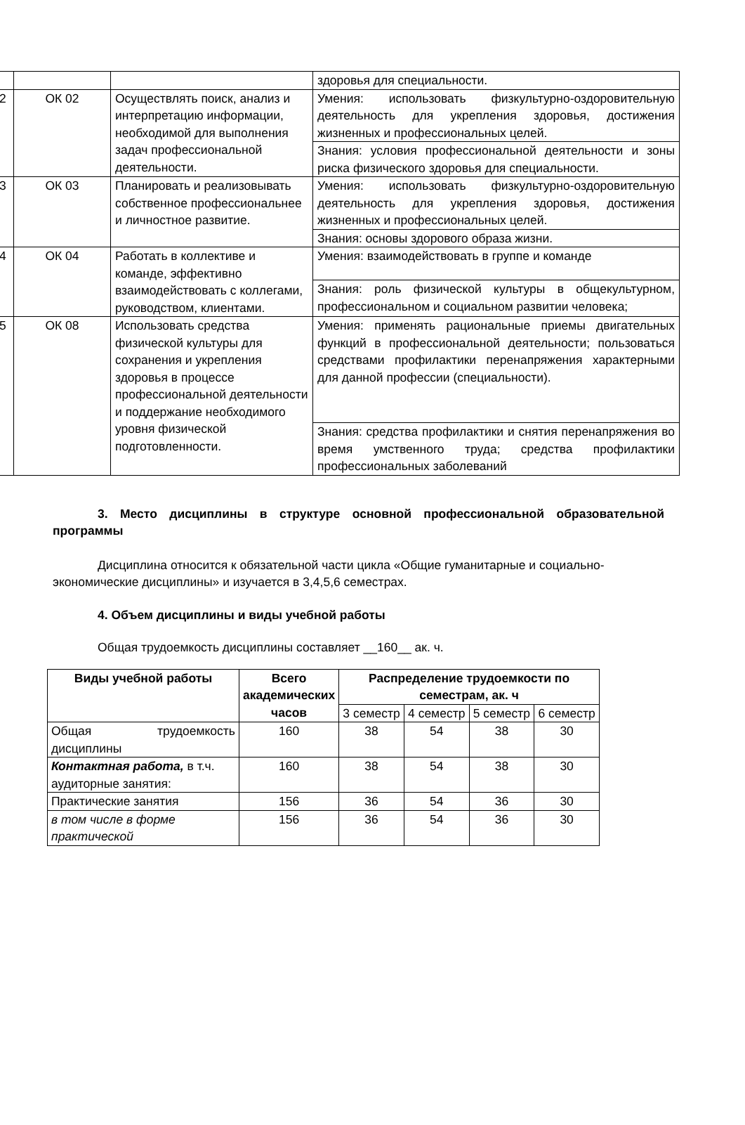| | | | здоровья для специальности. |
| 2 | ОК 02 | Осуществлять поиск, анализ и интерпретацию информации, необходимой для выполнения задач профессиональной деятельности. | Умения: использовать физкультурно-оздоровительную деятельность для укрепления здоровья, достижения жизненных и профессиональных целей. |
| | | | Знания: условия профессиональной деятельности и зоны риска физического здоровья для специальности. |
| 3 | ОК 03 | Планировать и реализовывать собственное профессиональнее и личностное развитие. | Умения: использовать физкультурно-оздоровительную деятельность для укрепления здоровья, достижения жизненных и профессиональных целей. |
| | | | Знания: основы здорового образа жизни. |
| 4 | ОК 04 | Работать в коллективе и команде, эффективно взаимодействовать с коллегами, руководством, клиентами. | Умения: взаимодействовать в группе и команде |
| | | | Знания: роль физической культуры в общекультурном, профессиональном и социальном развитии человека; |
| 5 | ОК 08 | Использовать средства физической культуры для сохранения и укрепления здоровья в процессе профессиональной деятельности и поддержание необходимого уровня физической подготовленности. | Умения: применять рациональные приемы двигательных функций в профессиональной деятельности; пользоваться средствами профилактики перенапряжения характерными для данной профессии (специальности). |
| | | | Знания: средства профилактики и снятия перенапряжения во время умственного труда; средства профилактики профессиональных заболеваний |
3. Место дисциплины в структуре основной профессиональной образовательной программы
Дисциплина относится к обязательной части цикла «Общие гуманитарные и социально-экономические дисциплины» и изучается в 3,4,5,6 семестрах.
4. Объем дисциплины и виды учебной работы
Общая трудоемкость дисциплины составляет __160__ ак. ч.
| Виды учебной работы | Всего академических часов | Распределение трудоемкости по семестрам, ак. ч | | | |
| --- | --- | --- | --- | --- | --- |
| | | 3 семестр | 4 семестр | 5 семестр | 6 семестр |
| Общая трудоемкость дисциплины | 160 | 38 | 54 | 38 | 30 |
| Контактная работа, в т.ч. аудиторные занятия: | 160 | 38 | 54 | 38 | 30 |
| Практические занятия | 156 | 36 | 54 | 36 | 30 |
| в том числе в форме практической | 156 | 36 | 54 | 36 | 30 |